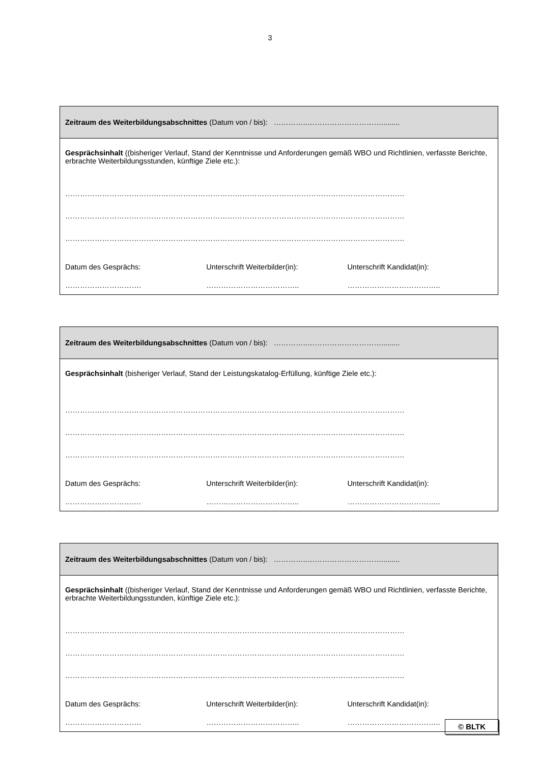3
Zeitraum des Weiterbildungsabschnittes (Datum von / bis): …………..………………………….........
Gesprächsinhalt ((bisheriger Verlauf, Stand der Kenntnisse und Anforderungen gemäß WBO und Richtlinien, verfasste Berichte, erbrachte Weiterbildungsstunden, künftige Ziele etc.):
…………………………………………………………………………………………………………………………
…………………………………………………………………………………………………………………………
…………………………………………………………………………………………………………………………
Datum des Gesprächs: Unterschrift Weiterbilder(in): Unterschrift Kandidat(in):
…………………………. ……………………………….. ………………………………..
Zeitraum des Weiterbildungsabschnittes (Datum von / bis): …………..………………………….........
Gesprächsinhalt (bisheriger Verlauf, Stand der Leistungskatalog-Erfüllung, künftige Ziele etc.):
…………………………………………………………………………………………………………………………
…………………………………………………………………………………………………………………………
…………………………………………………………………………………………………………………………
Datum des Gesprächs: Unterschrift Weiterbilder(in): Unterschrift Kandidat(in):
…………………………. ……………………………….. ………………………………..
Zeitraum des Weiterbildungsabschnittes (Datum von / bis): …………..………………………….........
Gesprächsinhalt ((bisheriger Verlauf, Stand der Kenntnisse und Anforderungen gemäß WBO und Richtlinien, verfasste Berichte, erbrachte Weiterbildungsstunden, künftige Ziele etc.):
…………………………………………………………………………………………………………………………
…………………………………………………………………………………………………………………………
…………………………………………………………………………………………………………………………
Datum des Gesprächs: Unterschrift Weiterbilder(in): Unterschrift Kandidat(in):
…………………………. ……………………………….. ………………………………..
© BLTK